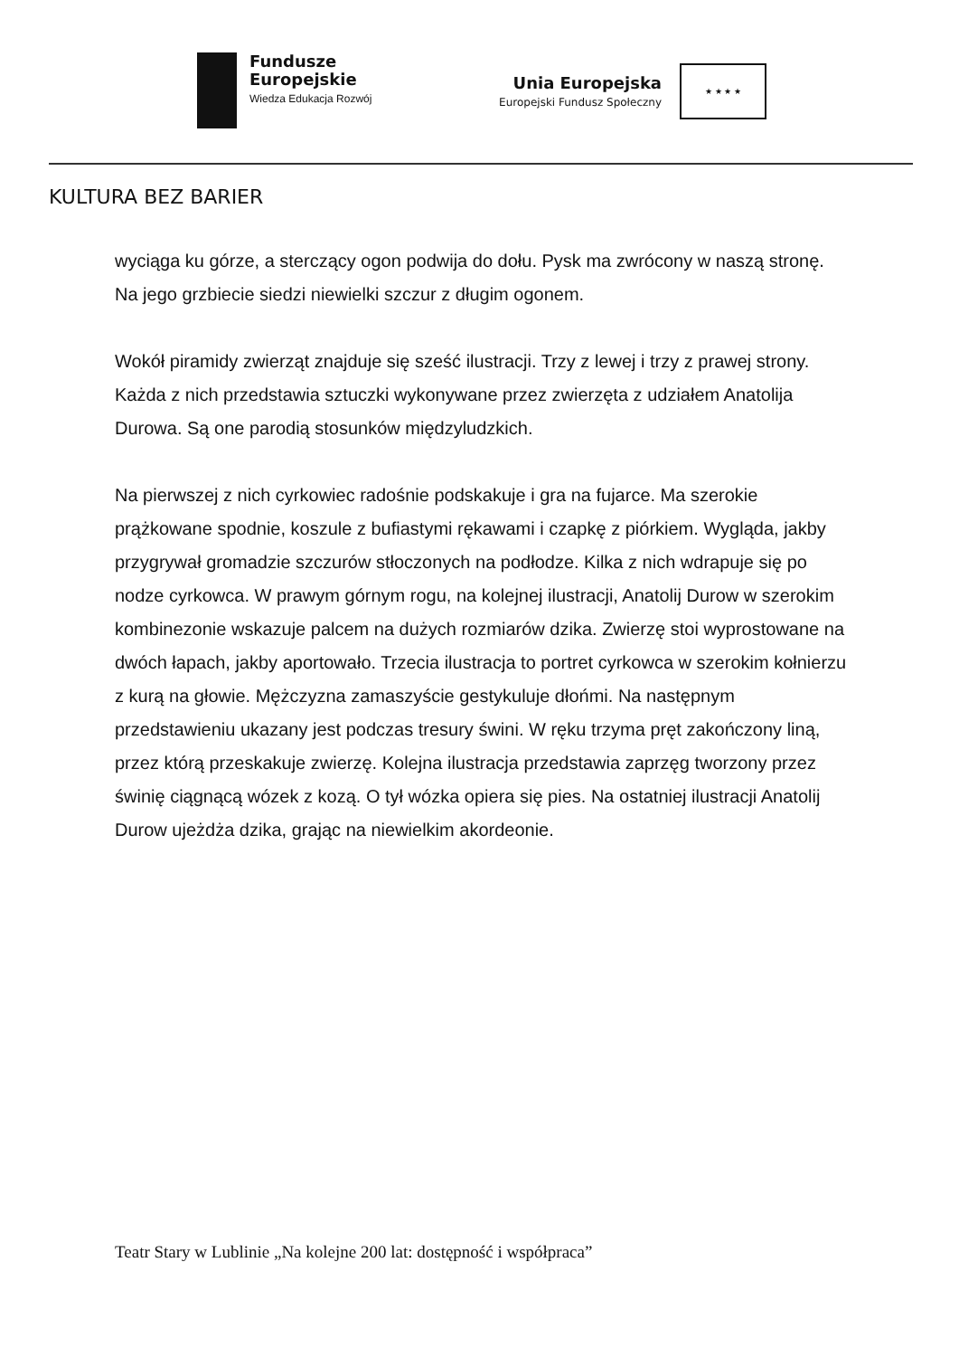Fundusze
Europejskie
Wiedza Edukacja Rozwój
Unia Europejska
Europejski Fundusz Społeczny
★ ★ ★ ★
KULTURA BEZ BARIER
wyciąga ku górze, a sterczący ogon podwija do dołu. Pysk ma zwrócony w naszą stronę. Na jego grzbiecie siedzi niewielki szczur z długim ogonem.
Wokół piramidy zwierząt znajduje się sześć ilustracji. Trzy z lewej i trzy z prawej strony. Każda z nich przedstawia sztuczki wykonywane przez zwierzęta z udziałem Anatolija Durowa. Są one parodią stosunków międzyludzkich.
Na pierwszej z nich cyrkowiec radośnie podskakuje i gra na fujarce. Ma szerokie prążkowane spodnie, koszule z bufiastymi rękawami i czapkę z piórkiem. Wygląda, jakby przygrywał gromadzie szczurów stłoczonych na podłodze. Kilka z nich wdrapuje się po nodze cyrkowca. W prawym górnym rogu, na kolejnej ilustracji, Anatolij Durow w szerokim kombinezonie wskazuje palcem na dużych rozmiarów dzika. Zwierzę stoi wyprostowane na dwóch łapach, jakby aportowało. Trzecia ilustracja to portret cyrkowca w szerokim kołnierzu z kurą na głowie. Mężczyzna zamaszyście gestykuluje dłońmi. Na następnym przedstawieniu ukazany jest podczas tresury świni. W ręku trzyma pręt zakończony liną, przez którą przeskakuje zwierzę. Kolejna ilustracja przedstawia zaprzęg tworzony przez świnię ciągnącą wózek z kozą. O tył wózka opiera się pies. Na ostatniej ilustracji Anatolij Durow ujeżdża dzika, grając na niewielkim akordeonie.
Teatr Stary w Lublinie „Na kolejne 200 lat: dostępność i współpraca”